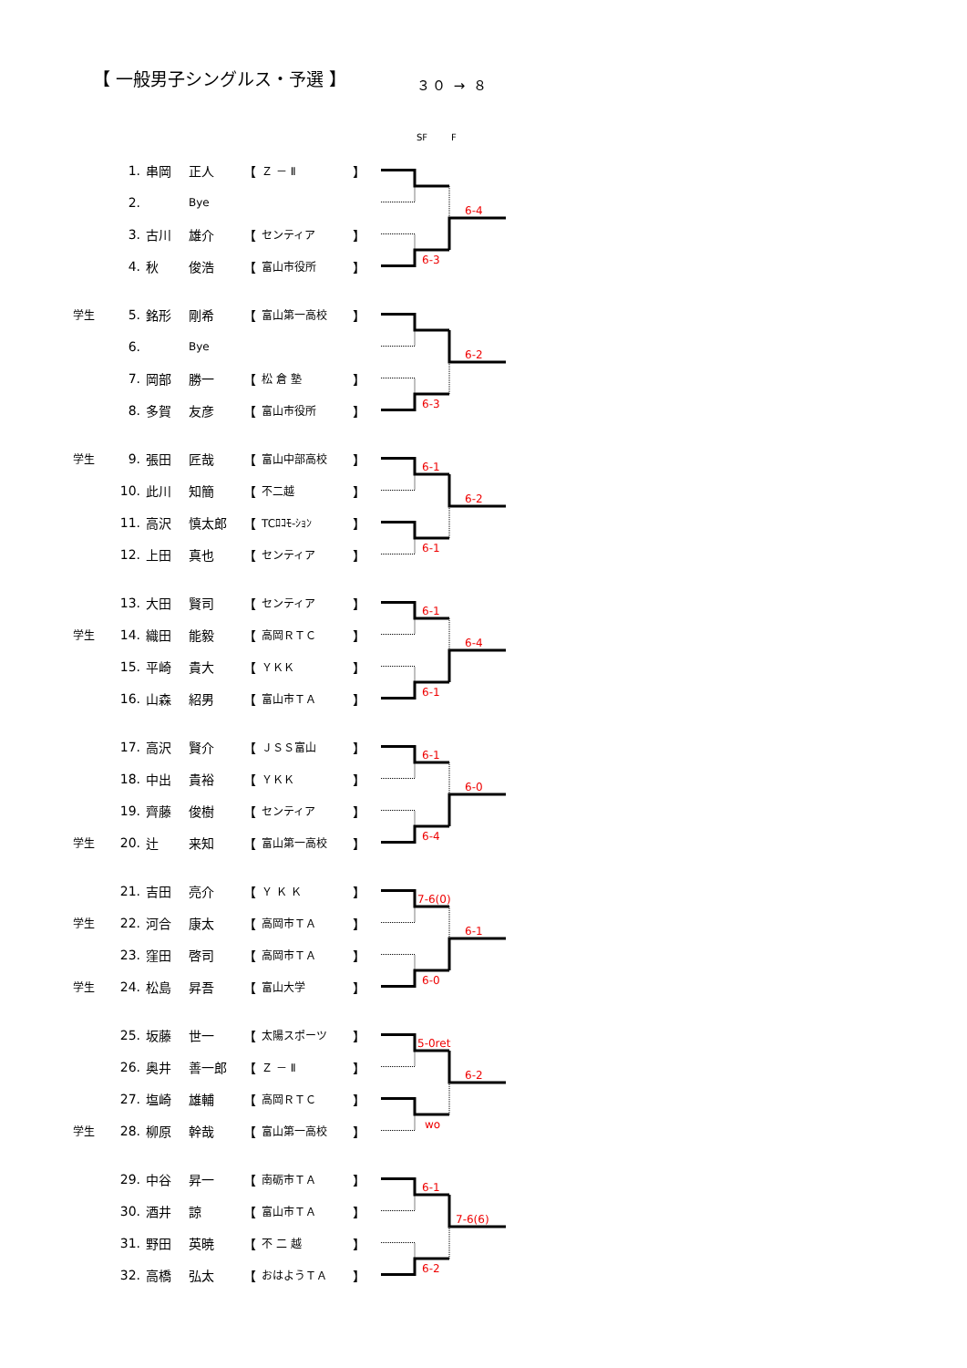【 一般男子シングルス・予選 】
３０ → ８
SF F
| | 1. | 串岡 | 正人 | 【 | Ｚ － Ⅱ | 】 |
| | 2. | | Bye | | | |
| | 3. | 古川 | 雄介 | 【 | センティア | 】 |
| | 4. | 秋 | 俊浩 | 【 | 富山市役所 | 】 |
6-3
6-4
| 学生 | 5. | 銘形 | 剛希 | 【 | 富山第一高校 | 】 |
| | 6. | | Bye | | | |
| | 7. | 岡部 | 勝一 | 【 | 松 倉 塾 | 】 |
| | 8. | 多賀 | 友彦 | 【 | 富山市役所 | 】 |
6-3
6-2
| 学生 | 9. | 張田 | 匠哉 | 【 | 富山中部高校 | 】 |
| | 10. | 此川 | 知簡 | 【 | 不二越 | 】 |
| | 11. | 高沢 | 慎太郎 | 【 | TCﾛｺﾓ-ｼｮﾝ | 】 |
| | 12. | 上田 | 真也 | 【 | センティア | 】 |
6-1
6-1
6-2
| | 13. | 大田 | 賢司 | 【 | センティア | 】 |
| 学生 | 14. | 織田 | 能毅 | 【 | 高岡ＲＴＣ | 】 |
| | 15. | 平崎 | 貴大 | 【 | ＹＫＫ | 】 |
| | 16. | 山森 | 紹男 | 【 | 富山市ＴＡ | 】 |
6-1
6-1
6-4
| | 17. | 高沢 | 賢介 | 【 | ＪＳＳ富山 | 】 |
| | 18. | 中出 | 貴裕 | 【 | ＹＫＫ | 】 |
| | 19. | 齊藤 | 俊樹 | 【 | センティア | 】 |
| 学生 | 20. | 辻 | 来知 | 【 | 富山第一高校 | 】 |
6-1
6-4
6-0
| | 21. | 吉田 | 亮介 | 【 | Ｙ Ｋ Ｋ | 】 |
| 学生 | 22. | 河合 | 康太 | 【 | 高岡市ＴＡ | 】 |
| | 23. | 窪田 | 啓司 | 【 | 高岡市ＴＡ | 】 |
| 学生 | 24. | 松島 | 昇吾 | 【 | 富山大学 | 】 |
7-6(0)
6-0
6-1
| | 25. | 坂藤 | 世一 | 【 | 太陽スポーツ | 】 |
| | 26. | 奥井 | 善一郎 | 【 | Ｚ － Ⅱ | 】 |
| | 27. | 塩崎 | 雄輔 | 【 | 高岡ＲＴＣ | 】 |
| 学生 | 28. | 柳原 | 幹哉 | 【 | 富山第一高校 | 】 |
5-0ret
wo
6-2
| | 29. | 中谷 | 昇一 | 【 | 南砺市ＴＡ | 】 |
| | 30. | 酒井 | 諒 | 【 | 富山市ＴＡ | 】 |
| | 31. | 野田 | 英暁 | 【 | 不 二 越 | 】 |
| | 32. | 高橋 | 弘太 | 【 | おはようＴＡ | 】 |
6-1
6-2
7-6(6)